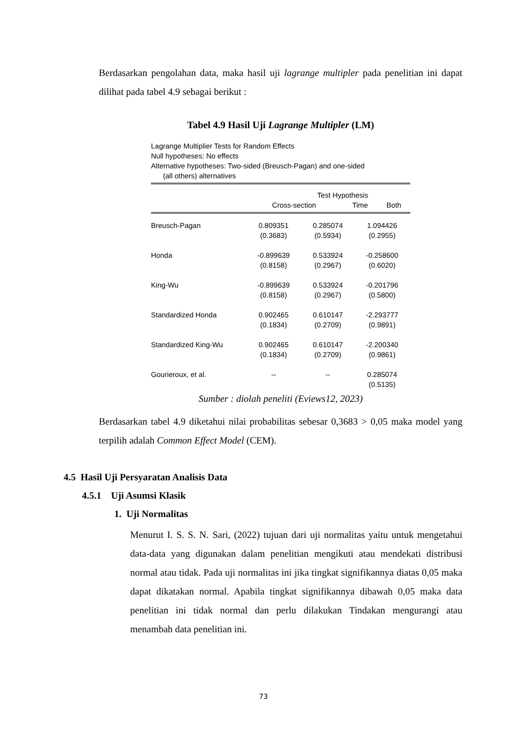Berdasarkan pengolahan data, maka hasil uji lagrange multipler pada penelitian ini dapat dilihat pada tabel 4.9 sebagai berikut :
Tabel 4.9 Hasil Uji Lagrange Multipler (LM)
Lagrange Multiplier Tests for Random Effects
Null hypotheses: No effects
Alternative hypotheses: Two-sided (Breusch-Pagan) and one-sided
(all others) alternatives
| | Test Hypothesis | | |
| --- | --- | --- | --- |
| | Cross-section | Time | Both |
| Breusch-Pagan | 0.809351 | 0.285074 | 1.094426 |
| | (0.3683) | (0.5934) | (0.2955) |
| Honda | -0.899639 | 0.533924 | -0.258600 |
| | (0.8158) | (0.2967) | (0.6020) |
| King-Wu | -0.899639 | 0.533924 | -0.201796 |
| | (0.8158) | (0.2967) | (0.5800) |
| Standardized Honda | 0.902465 | 0.610147 | -2.293777 |
| | (0.1834) | (0.2709) | (0.9891) |
| Standardized King-Wu | 0.902465 | 0.610147 | -2.200340 |
| | (0.1834) | (0.2709) | (0.9861) |
| Gourieroux, et al. | -- | -- | 0.285074 |
| | | | (0.5135) |
Sumber : diolah peneliti (Eviews12, 2023)
Berdasarkan tabel 4.9 diketahui nilai probabilitas sebesar 0,3683 > 0,05 maka model yang terpilih adalah Common Effect Model (CEM).
4.5 Hasil Uji Persyaratan Analisis Data
4.5.1 Uji Asumsi Klasik
1. Uji Normalitas
Menurut I. S. S. N. Sari, (2022) tujuan dari uji normalitas yaitu untuk mengetahui data-data yang digunakan dalam penelitian mengikuti atau mendekati distribusi normal atau tidak. Pada uji normalitas ini jika tingkat signifikannya diatas 0,05 maka dapat dikatakan normal. Apabila tingkat signifikannya dibawah 0,05 maka data penelitian ini tidak normal dan perlu dilakukan Tindakan mengurangi atau menambah data penelitian ini.
73